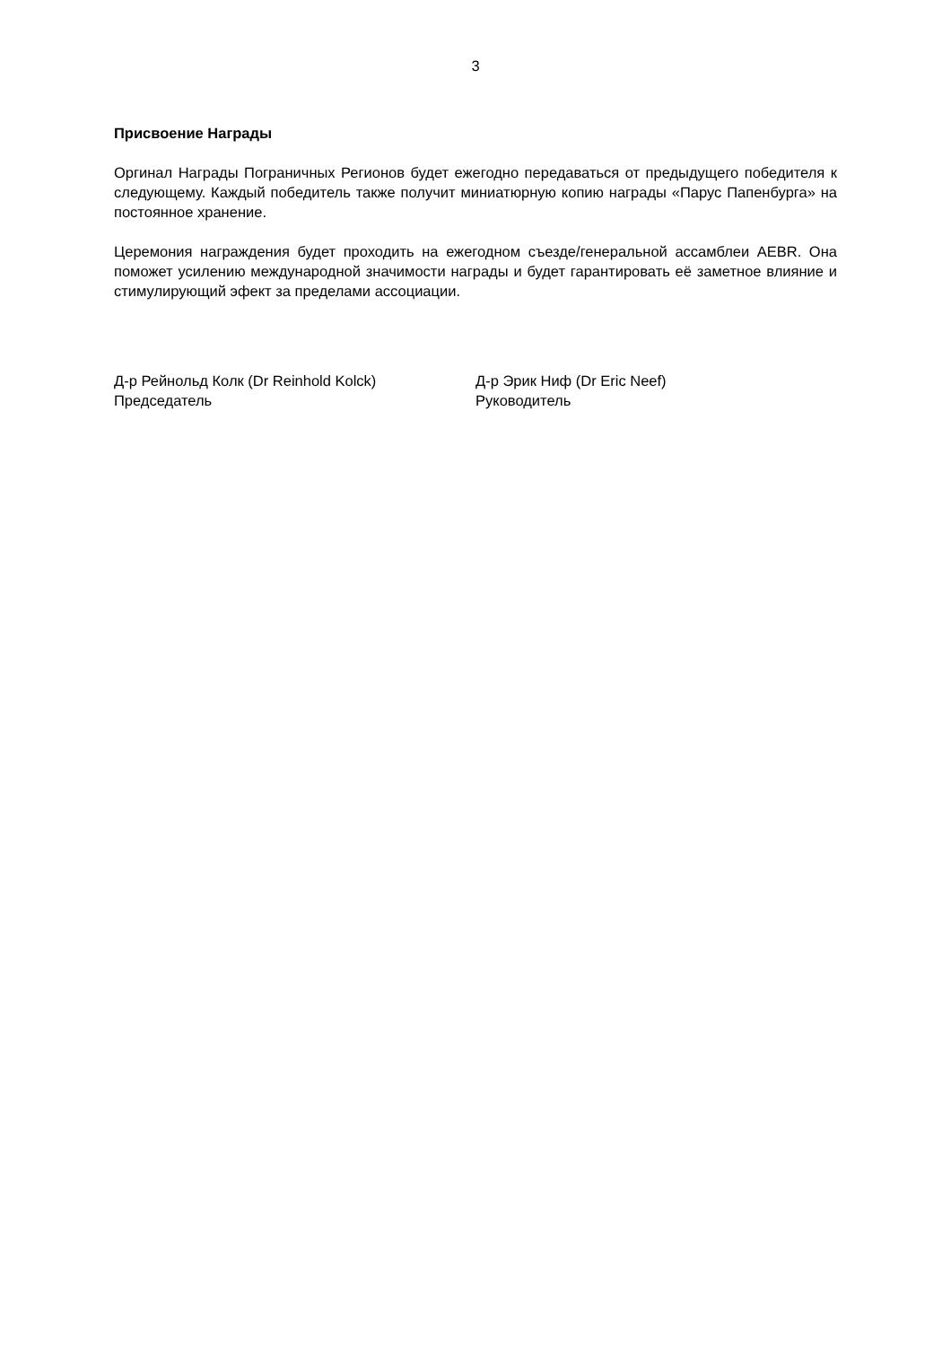3
Присвоение Награды
Оргинал Награды Пограничных Регионов будет ежегодно передаваться от предыдущего победителя к следующему. Каждый победитель также получит миниатюрную копию награды «Парус Папенбурга» на постоянное хранение.
Церемония награждения будет проходить на ежегодном съезде/генеральной ассамблеи AEBR. Она поможет усилению международной значимости награды и будет гарантировать её заметное влияние и стимулирующий эфект за пределами ассоциации.
Д-р Рейнольд Колк (Dr Reinhold Kolck)
Председатель
Д-р Эрик Ниф (Dr Eric Neef)
Руководитель